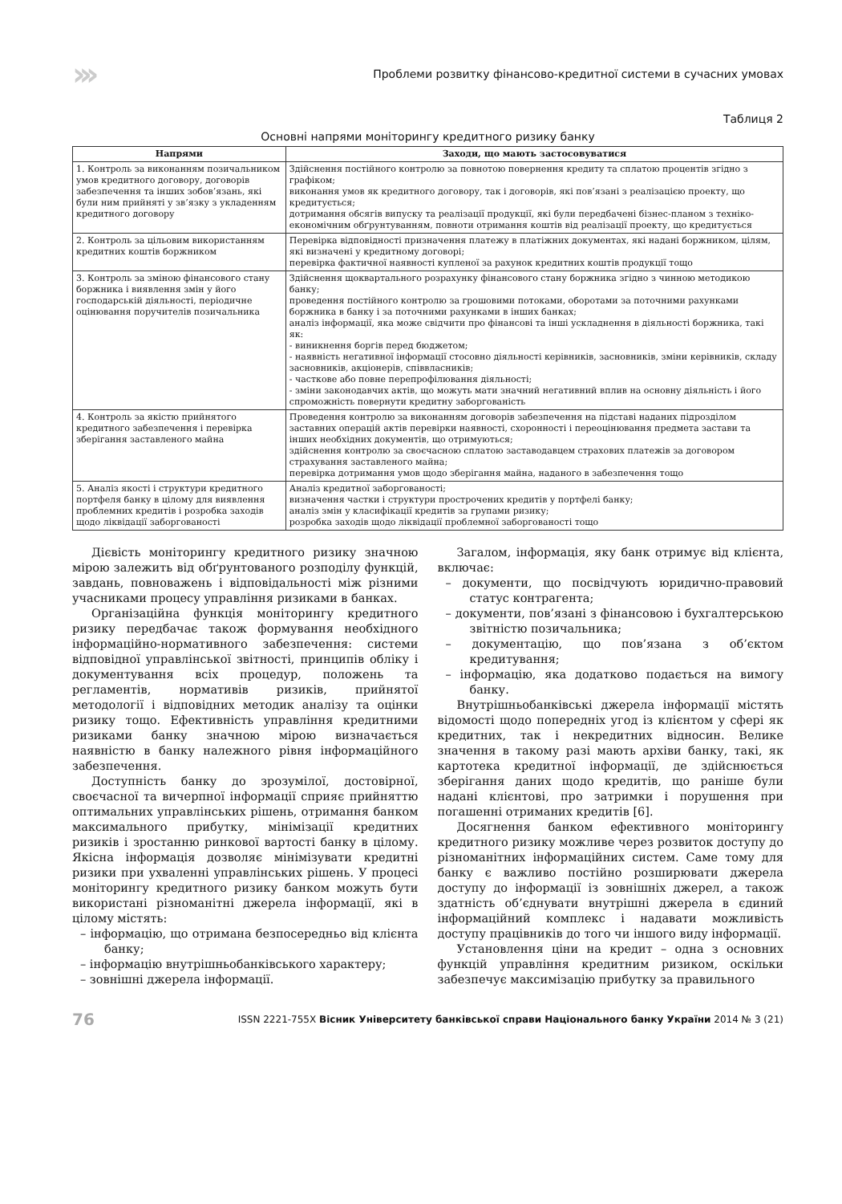››› Проблеми розвитку фінансово-кредитної системи в сучасних умовах
Таблиця 2
Основні напрями моніторингу кредитного ризику банку
| Напрями | Заходи, що мають застосовуватися |
| --- | --- |
| 1. Контроль за виконанням позичальником умов кредитного договору, договорів забезпечення та інших зобов’язань, які були ним прийняті у зв’язку з укладенням кредитного договору | Здійснення постійного контролю за повнотою повернення кредиту та сплатою процентів згідно з графіком; виконання умов як кредитного договору, так і договорів, які пов’язані з реалізацією проекту, що кредитується; дотримання обсягів випуску та реалізації продукції, які були передбачені бізнес-планом з техніко-економічним обґрунтуванням, повноти отримання коштів від реалізації проекту, що кредитується |
| 2. Контроль за цільовим використанням кредитних коштів боржником | Перевірка відповідності призначення платежу в платіжних документах, які надані боржником, цілям, які визначені у кредитному договорі; перевірка фактичної наявності купленої за рахунок кредитних коштів продукції тощо |
| 3. Контроль за зміною фінансового стану боржника і виявлення змін у його господарській діяльності, періодичне оцінювання поручителів позичальника | Здійснення щоквартального розрахунку фінансового стану боржника згідно з чинною методикою банку; проведення постійного контролю за грошовими потоками, оборотами за поточними рахунками боржника в банку і за поточними рахунками в інших банках; аналіз інформації, яка може свідчити про фінансові та інші ускладнення в діяльності боржника, такі як: - виникнення боргів перед бюджетом; - наявність негативної інформації стосовно діяльності керівників, засновників, зміни керівників, складу засновників, акціонерів, співвласників; - часткове або повне перепрофілювання діяльності; - зміни законодавчих актів, що можуть мати значний негативний вплив на основну діяльність і його спроможність повернути кредитну заборгованість |
| 4. Контроль за якістю прийнятого кредитного забезпечення і перевірка зберігання заставленого майна | Проведення контролю за виконанням договорів забезпечення на підставі наданих підрозділом заставних операцій актів перевірки наявності, схоронності і переоцінювання предмета застави та інших необхідних документів, що отримуються; здійснення контролю за своєчасною сплатою заставодавцем страхових платежів за договором страхування заставленого майна; перевірка дотримання умов щодо зберігання майна, наданого в забезпечення тощо |
| 5. Аналіз якості і структури кредитного портфеля банку в цілому для виявлення проблемних кредитів і розробка заходів щодо ліквідації заборгованості | Аналіз кредитної заборгованості; визначення частки і структури прострочених кредитів у портфелі банку; аналіз змін у класифікації кредитів за групами ризику; розробка заходів щодо ліквідації проблемної заборгованості тощо |
Дієвість моніторингу кредитного ризику значною мірою залежить від обґрунтованого розподілу функцій, завдань, повноважень і відповідальності між різними учасниками процесу управління ризиками в банках.
Організаційна функція моніторингу кредитного ризику передбачає також формування необхідного інформаційно-нормативного забезпечення: системи відповідної управлінської звітності, принципів обліку і документування всіх процедур, положень та регламентів, нормативів ризиків, прийнятої методології і відповідних методик аналізу та оцінки ризику тощо. Ефективність управління кредитними ризиками банку значною мірою визначається наявністю в банку належного рівня інформаційного забезпечення.
Доступність банку до зрозумілої, достовірної, своєчасної та вичерпної інформації сприяє прийняттю оптимальних управлінських рішень, отримання банком максимального прибутку, мінімізації кредитних ризиків і зростанню ринкової вартості банку в цілому. Якісна інформація дозволяє мінімізувати кредитні ризики при ухваленні управлінських рішень. У процесі моніторингу кредитного ризику банком можуть бути використані різноманітні джерела інформації, які в цілому містять:
– інформацію, що отримана безпосередньо від клієнта банку;
– інформацію внутрішньобанківського характеру;
– зовнішні джерела інформації.
Загалом, інформація, яку банк отримує від клієнта, включає:
– документи, що посвідчують юридично-правовий статус контрагента;
– документи, пов’язані з фінансовою і бухгалтерською звітністю позичальника;
– документацію, що пов’язана з об’єктом кредитування;
– інформацію, яка додатково подається на вимогу банку.
Внутрішньобанківські джерела інформації містять відомості щодо попередніх угод із клієнтом у сфері як кредитних, так і некредитних відносин. Велике значення в такому разі мають архіви банку, такі, як картотека кредитної інформації, де здійснюється зберігання даних щодо кредитів, що раніше були надані клієнтові, про затримки і порушення при погашенні отриманих кредитів [6].
Досягнення банком ефективного моніторингу кредитного ризику можливе через розвиток доступу до різноманітних інформаційних систем. Саме тому для банку є важливо постійно розширювати джерела доступу до інформації із зовнішніх джерел, а також здатність об’єднувати внутрішні джерела в єдиний інформаційний комплекс і надавати можливість доступу працівників до того чи іншого виду інформації.
Установлення ціни на кредит – одна з основних функцій управління кредитним ризиком, оскільки забезпечує максимізацію прибутку за правильного
76 ISSN 2221-755X Вісник Університету банківської справи Національного банку України 2014 № 3 (21)